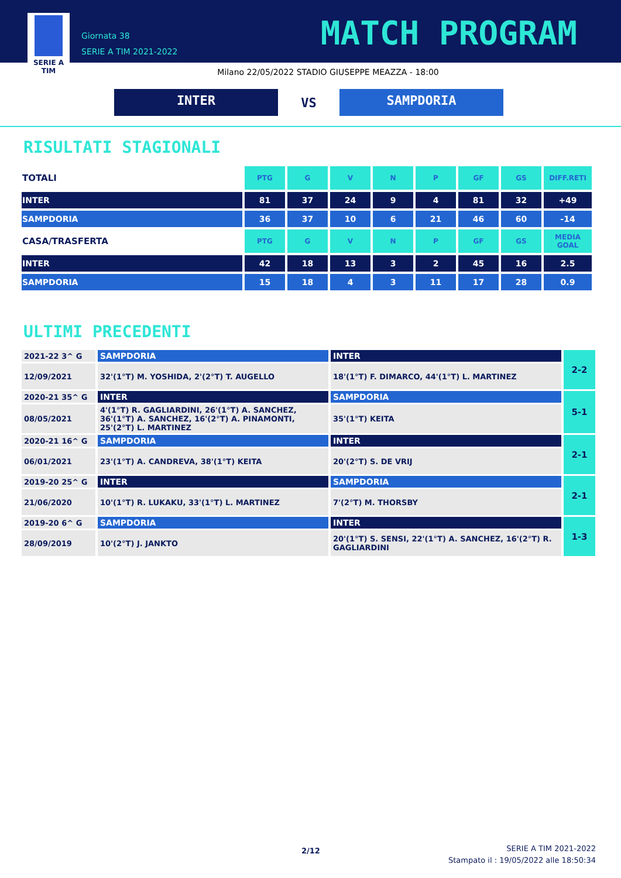SERIE A
TIM
Giornata 38
SERIE A TIM 2021-2022
MATCH PROGRAM
Milano 22/05/2022 STADIO GIUSEPPE MEAZZA - 18:00
INTER
VS
SAMPDORIA
RISULTATI STAGIONALI
| TOTALI | PTG | G | V | N | P | GF | GS | DIFF.RETI |
| --- | --- | --- | --- | --- | --- | --- | --- | --- |
| INTER | 81 | 37 | 24 | 9 | 4 | 81 | 32 | +49 |
| SAMPDORIA | 36 | 37 | 10 | 6 | 21 | 46 | 60 | -14 |
| CASA/TRASFERTA | PTG | G | V | N | P | GF | GS | MEDIA GOAL |
| INTER | 42 | 18 | 13 | 3 | 2 | 45 | 16 | 2.5 |
| SAMPDORIA | 15 | 18 | 4 | 3 | 11 | 17 | 28 | 0.9 |
ULTIMI PRECEDENTI
| 2021-22 3^ G | SAMPDORIA | INTER | 2-2 |
| 12/09/2021 | 32'(1°T) M. YOSHIDA, 2'(2°T) T. AUGELLO | 18'(1°T) F. DIMARCO, 44'(1°T) L. MARTINEZ | |
| 2020-21 35^ G | INTER | SAMPDORIA | 5-1 |
| 08/05/2021 | 4'(1°T) R. GAGLIARDINI, 26'(1°T) A. SANCHEZ, 36'(1°T) A. SANCHEZ, 16'(2°T) A. PINAMONTI, 25'(2°T) L. MARTINEZ | 35'(1°T) KEITA | |
| 2020-21 16^ G | SAMPDORIA | INTER | 2-1 |
| 06/01/2021 | 23'(1°T) A. CANDREVA, 38'(1°T) KEITA | 20'(2°T) S. DE VRIJ | |
| 2019-20 25^ G | INTER | SAMPDORIA | 2-1 |
| 21/06/2020 | 10'(1°T) R. LUKAKU, 33'(1°T) L. MARTINEZ | 7'(2°T) M. THORSBY | |
| 2019-20 6^ G | SAMPDORIA | INTER | 1-3 |
| 28/09/2019 | 10'(2°T) J. JANKTO | 20'(1°T) S. SENSI, 22'(1°T) A. SANCHEZ, 16'(2°T) R. GAGLIARDINI | |
2/12
SERIE A TIM 2021-2022
Stampato il : 19/05/2022 alle 18:50:34